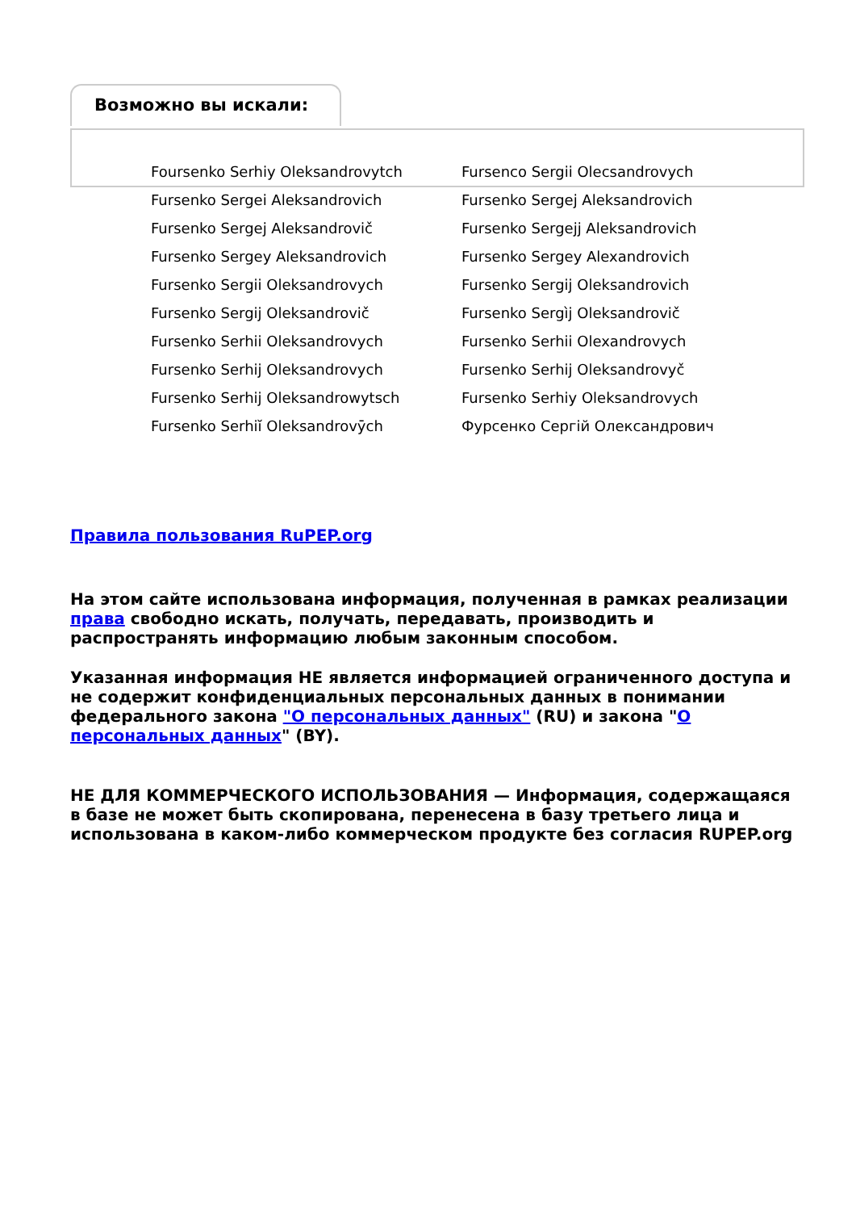Возможно вы искали:
| Foursenko Serhiy Oleksandrovytch | Fursenco Sergii Olecsandrovych |
| Fursenko Sergei Aleksandrovich | Fursenko Sergej Aleksandrovich |
| Fursenko Sergej Aleksandrovič | Fursenko Sergejj Aleksandrovich |
| Fursenko Sergey Aleksandrovich | Fursenko Sergey Alexandrovich |
| Fursenko Sergii Oleksandrovych | Fursenko Sergij Oleksandrovich |
| Fursenko Sergij Oleksandrovič | Fursenko Sergìj Oleksandrovič |
| Fursenko Serhii Oleksandrovych | Fursenko Serhii Olexandrovych |
| Fursenko Serhij Oleksandrovych | Fursenko Serhij Oleksandrovyč |
| Fursenko Serhij Oleksandrowytsch | Fursenko Serhiy Oleksandrovych |
| Fursenko Serhiĭ Oleksandrovȳch | Фурсенко Сергій Олександрович |
Правила пользования RuPEP.org
На этом сайте использована информация, полученная в рамках реализации права свободно искать, получать, передавать, производить и распространять информацию любым законным способом.
Указанная информация НЕ является информацией ограниченного доступа и не содержит конфиденциальных персональных данных в понимании федерального закона "О персональных данных" (RU) и закона "О персональных данных" (BY).
НЕ ДЛЯ КОММЕРЧЕСКОГО ИСПОЛЬЗОВАНИЯ — Информация, содержащаяся в базе не может быть скопирована, перенесена в базу третьего лица и использована в каком-либо коммерческом продукте без согласия RUPEP.org